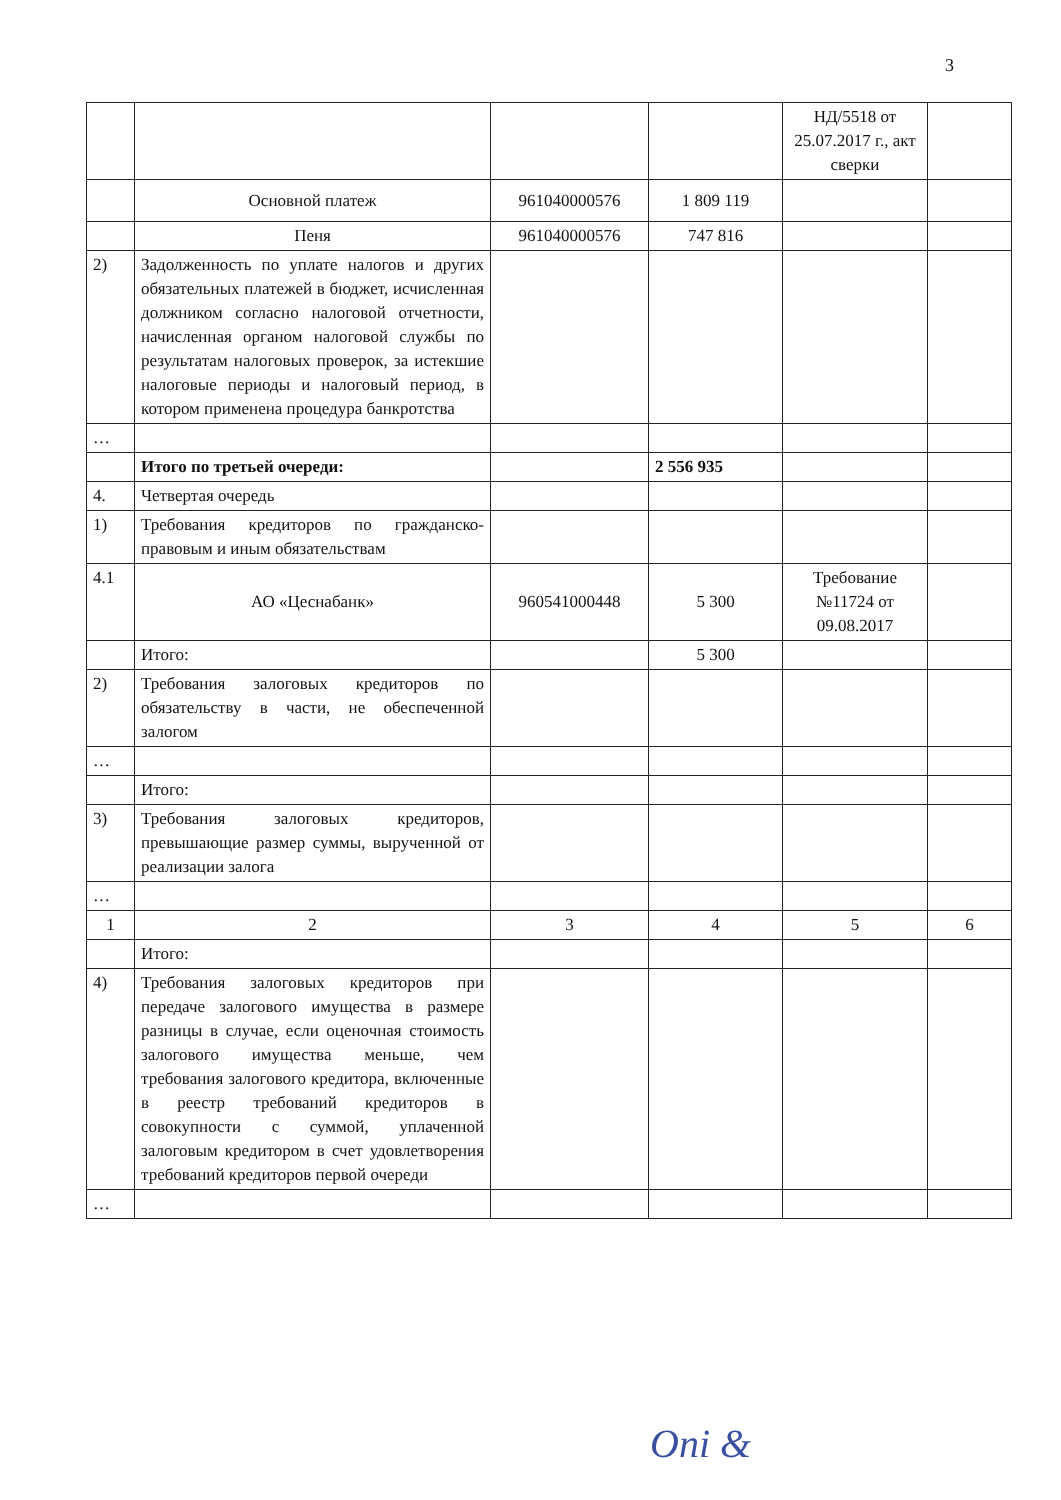3
| | | | | НД/5518 от 25.07.2017 г., акт сверки | |
| | Основной платеж | 961040000576 | 1 809 119 | | |
| | Пеня | 961040000576 | 747 816 | | |
| 2) | Задолженность по уплате налогов и других обязательных платежей в бюджет, исчисленная должником согласно налоговой отчетности, начисленная органом налоговой службы по результатам налоговых проверок, за истекшие налоговые периоды и налоговый период, в котором применена процедура банкротства | | | | |
| … | | | | | |
| | Итого по третьей очереди: | | 2 556 935 | | |
| 4. | Четвертая очередь | | | | |
| 1) | Требования кредиторов по гражданско-правовым и иным обязательствам | | | | |
| 4.1 | АО «Цеснабанк» | 960541000448 | 5 300 | Требование №11724 от 09.08.2017 | |
| | Итого: | | 5 300 | | |
| 2) | Требования залоговых кредиторов по обязательству в части, не обеспеченной залогом | | | | |
| … | | | | | |
| | Итого: | | | | |
| 3) | Требования залоговых кредиторов, превышающие размер суммы, вырученной от реализации залога | | | | |
| … | | | | | |
| 1 | 2 | 3 | 4 | 5 | 6 |
| | Итого: | | | | |
| 4) | Требования залоговых кредиторов при передаче залогового имущества в размере разницы в случае, если оценочная стоимость залогового имущества меньше, чем требования залогового кредитора, включенные в реестр требований кредиторов в совокупности с суммой, уплаченной залоговым кредитором в счет удовлетворения требований кредиторов первой очереди | | | | |
| … | | | | | |
Oni &